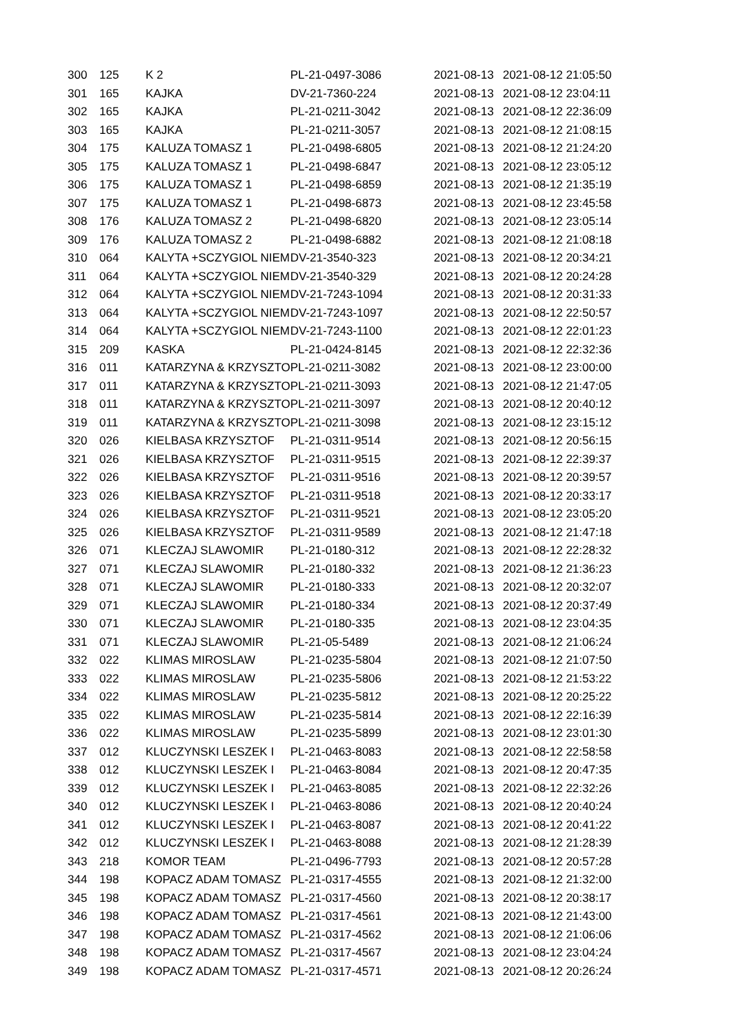| 300 | 125 | K 2 | PL-21-0497-3086 | 2021-08-13 | 2021-08-12 21:05:50 |
| 301 | 165 | KAJKA | DV-21-7360-224 | 2021-08-13 | 2021-08-12 23:04:11 |
| 302 | 165 | KAJKA | PL-21-0211-3042 | 2021-08-13 | 2021-08-12 22:36:09 |
| 303 | 165 | KAJKA | PL-21-0211-3057 | 2021-08-13 | 2021-08-12 21:08:15 |
| 304 | 175 | KALUZA TOMASZ 1 | PL-21-0498-6805 | 2021-08-13 | 2021-08-12 21:24:20 |
| 305 | 175 | KALUZA TOMASZ 1 | PL-21-0498-6847 | 2021-08-13 | 2021-08-12 23:05:12 |
| 306 | 175 | KALUZA TOMASZ 1 | PL-21-0498-6859 | 2021-08-13 | 2021-08-12 21:35:19 |
| 307 | 175 | KALUZA TOMASZ 1 | PL-21-0498-6873 | 2021-08-13 | 2021-08-12 23:45:58 |
| 308 | 176 | KALUZA TOMASZ 2 | PL-21-0498-6820 | 2021-08-13 | 2021-08-12 23:05:14 |
| 309 | 176 | KALUZA TOMASZ 2 | PL-21-0498-6882 | 2021-08-13 | 2021-08-12 21:08:18 |
| 310 | 064 | KALYTA +SCZYGIOL NIEM | DV-21-3540-323 | 2021-08-13 | 2021-08-12 20:34:21 |
| 311 | 064 | KALYTA +SCZYGIOL NIEM | DV-21-3540-329 | 2021-08-13 | 2021-08-12 20:24:28 |
| 312 | 064 | KALYTA +SCZYGIOL NIEM | DV-21-7243-1094 | 2021-08-13 | 2021-08-12 20:31:33 |
| 313 | 064 | KALYTA +SCZYGIOL NIEM | DV-21-7243-1097 | 2021-08-13 | 2021-08-12 22:50:57 |
| 314 | 064 | KALYTA +SCZYGIOL NIEM | DV-21-7243-1100 | 2021-08-13 | 2021-08-12 22:01:23 |
| 315 | 209 | KASKA | PL-21-0424-8145 | 2021-08-13 | 2021-08-12 22:32:36 |
| 316 | 011 | KATARZYNA & KRZYSZTO | PL-21-0211-3082 | 2021-08-13 | 2021-08-12 23:00:00 |
| 317 | 011 | KATARZYNA & KRZYSZTO | PL-21-0211-3093 | 2021-08-13 | 2021-08-12 21:47:05 |
| 318 | 011 | KATARZYNA & KRZYSZTO | PL-21-0211-3097 | 2021-08-13 | 2021-08-12 20:40:12 |
| 319 | 011 | KATARZYNA & KRZYSZTO | PL-21-0211-3098 | 2021-08-13 | 2021-08-12 23:15:12 |
| 320 | 026 | KIELBASA KRZYSZTOF | PL-21-0311-9514 | 2021-08-13 | 2021-08-12 20:56:15 |
| 321 | 026 | KIELBASA KRZYSZTOF | PL-21-0311-9515 | 2021-08-13 | 2021-08-12 22:39:37 |
| 322 | 026 | KIELBASA KRZYSZTOF | PL-21-0311-9516 | 2021-08-13 | 2021-08-12 20:39:57 |
| 323 | 026 | KIELBASA KRZYSZTOF | PL-21-0311-9518 | 2021-08-13 | 2021-08-12 20:33:17 |
| 324 | 026 | KIELBASA KRZYSZTOF | PL-21-0311-9521 | 2021-08-13 | 2021-08-12 23:05:20 |
| 325 | 026 | KIELBASA KRZYSZTOF | PL-21-0311-9589 | 2021-08-13 | 2021-08-12 21:47:18 |
| 326 | 071 | KLECZAJ SLAWOMIR | PL-21-0180-312 | 2021-08-13 | 2021-08-12 22:28:32 |
| 327 | 071 | KLECZAJ SLAWOMIR | PL-21-0180-332 | 2021-08-13 | 2021-08-12 21:36:23 |
| 328 | 071 | KLECZAJ SLAWOMIR | PL-21-0180-333 | 2021-08-13 | 2021-08-12 20:32:07 |
| 329 | 071 | KLECZAJ SLAWOMIR | PL-21-0180-334 | 2021-08-13 | 2021-08-12 20:37:49 |
| 330 | 071 | KLECZAJ SLAWOMIR | PL-21-0180-335 | 2021-08-13 | 2021-08-12 23:04:35 |
| 331 | 071 | KLECZAJ SLAWOMIR | PL-21-05-5489 | 2021-08-13 | 2021-08-12 21:06:24 |
| 332 | 022 | KLIMAS MIROSLAW | PL-21-0235-5804 | 2021-08-13 | 2021-08-12 21:07:50 |
| 333 | 022 | KLIMAS MIROSLAW | PL-21-0235-5806 | 2021-08-13 | 2021-08-12 21:53:22 |
| 334 | 022 | KLIMAS MIROSLAW | PL-21-0235-5812 | 2021-08-13 | 2021-08-12 20:25:22 |
| 335 | 022 | KLIMAS MIROSLAW | PL-21-0235-5814 | 2021-08-13 | 2021-08-12 22:16:39 |
| 336 | 022 | KLIMAS MIROSLAW | PL-21-0235-5899 | 2021-08-13 | 2021-08-12 23:01:30 |
| 337 | 012 | KLUCZYNSKI LESZEK I | PL-21-0463-8083 | 2021-08-13 | 2021-08-12 22:58:58 |
| 338 | 012 | KLUCZYNSKI LESZEK I | PL-21-0463-8084 | 2021-08-13 | 2021-08-12 20:47:35 |
| 339 | 012 | KLUCZYNSKI LESZEK I | PL-21-0463-8085 | 2021-08-13 | 2021-08-12 22:32:26 |
| 340 | 012 | KLUCZYNSKI LESZEK I | PL-21-0463-8086 | 2021-08-13 | 2021-08-12 20:40:24 |
| 341 | 012 | KLUCZYNSKI LESZEK I | PL-21-0463-8087 | 2021-08-13 | 2021-08-12 20:41:22 |
| 342 | 012 | KLUCZYNSKI LESZEK I | PL-21-0463-8088 | 2021-08-13 | 2021-08-12 21:28:39 |
| 343 | 218 | KOMOR TEAM | PL-21-0496-7793 | 2021-08-13 | 2021-08-12 20:57:28 |
| 344 | 198 | KOPACZ ADAM TOMASZ | PL-21-0317-4555 | 2021-08-13 | 2021-08-12 21:32:00 |
| 345 | 198 | KOPACZ ADAM TOMASZ | PL-21-0317-4560 | 2021-08-13 | 2021-08-12 20:38:17 |
| 346 | 198 | KOPACZ ADAM TOMASZ | PL-21-0317-4561 | 2021-08-13 | 2021-08-12 21:43:00 |
| 347 | 198 | KOPACZ ADAM TOMASZ | PL-21-0317-4562 | 2021-08-13 | 2021-08-12 21:06:06 |
| 348 | 198 | KOPACZ ADAM TOMASZ | PL-21-0317-4567 | 2021-08-13 | 2021-08-12 23:04:24 |
| 349 | 198 | KOPACZ ADAM TOMASZ | PL-21-0317-4571 | 2021-08-13 | 2021-08-12 20:26:24 |